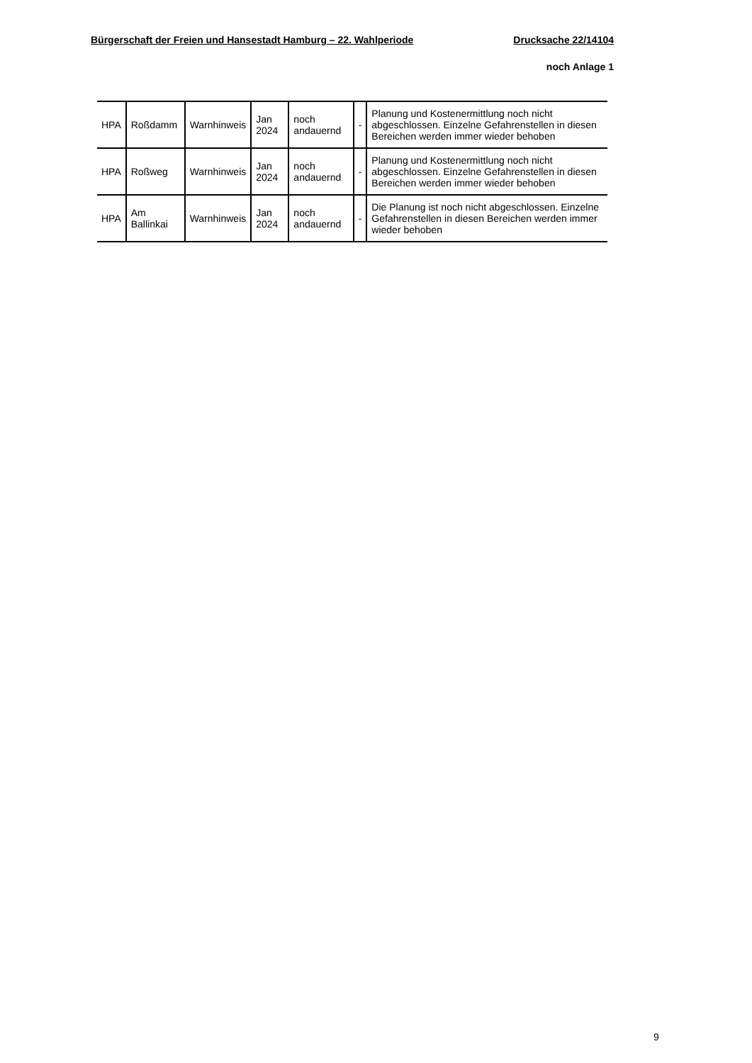Bürgerschaft der Freien und Hansestadt Hamburg – 22. Wahlperiode Drucksache 22/14104
noch Anlage 1
| HPA | Roßdamm | Warnhinweis | Jan 2024 | noch andauernd | - | Planung und Kostenermittlung noch nicht abgeschlossen. Einzelne Gefahrenstellen in diesen Bereichen werden immer wieder behoben |
| HPA | Roßweg | Warnhinweis | Jan 2024 | noch andauernd | - | Planung und Kostenermittlung noch nicht abgeschlossen. Einzelne Gefahrenstellen in diesen Bereichen werden immer wieder behoben |
| HPA | Am Ballinkai | Warnhinweis | Jan 2024 | noch andauernd | - | Die Planung ist noch nicht abgeschlossen. Einzelne Gefahrenstellen in diesen Bereichen werden immer wieder behoben |
9